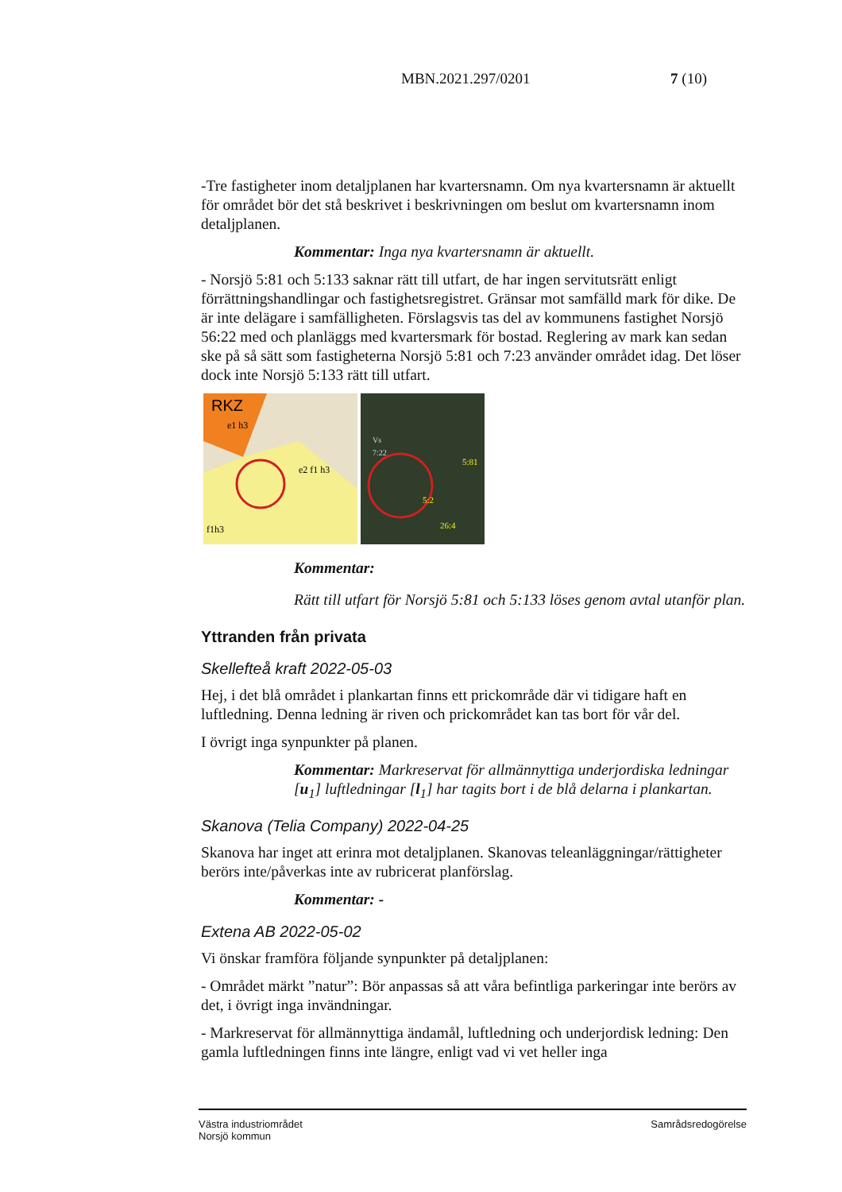MBN.2021.297/0201 7 (10)
-Tre fastigheter inom detaljplanen har kvartersnamn. Om nya kvartersnamn är aktuellt för området bör det stå beskrivet i beskrivningen om beslut om kvartersnamn inom detaljplanen.
Kommentar: Inga nya kvartersnamn är aktuellt.
- Norsjö 5:81 och 5:133 saknar rätt till utfart, de har ingen servitutsrätt enligt förrättningshandlingar och fastighetsregistret. Gränsar mot samfälld mark för dike. De är inte delägare i samfälligheten. Förslagsvis tas del av kommunens fastighet Norsjö 56:22 med och planläggs med kvartersmark för bostad. Reglering av mark kan sedan ske på så sätt som fastigheterna Norsjö 5:81 och 7:23 använder området idag. Det löser dock inte Norsjö 5:133 rätt till utfart.
RKZ
e2 f1 h3
f1h3
e1 h3
Vs
7:22
5:81
5:2
26:4
Kommentar:
Rätt till utfart för Norsjö 5:81 och 5:133 löses genom avtal utanför plan.
Yttranden från privata
Skellefteå kraft 2022-05-03
Hej, i det blå området i plankartan finns ett prickområde där vi tidigare haft en luftledning. Denna ledning är riven och prickområdet kan tas bort för vår del.
I övrigt inga synpunkter på planen.
Kommentar: Markreservat för allmännyttiga underjordiska ledningar [u<sub>1</sub>] luftledningar [l<sub>1</sub>] har tagits bort i de blå delarna i plankartan.
Skanova (Telia Company) 2022-04-25
Skanova har inget att erinra mot detaljplanen. Skanovas teleanläggningar/rättigheter berörs inte/påverkas inte av rubricerat planförslag.
Kommentar: -
Extena AB 2022-05-02
Vi önskar framföra följande synpunkter på detaljplanen:
- Området märkt ”natur”: Bör anpassas så att våra befintliga parkeringar inte berörs av det, i övrigt inga invändningar.
- Markreservat för allmännyttiga ändamål, luftledning och underjordisk ledning: Den gamla luftledningen finns inte längre, enligt vad vi vet heller inga
Västra industriområdet
Norsjö kommun
Samrådsredogörelse